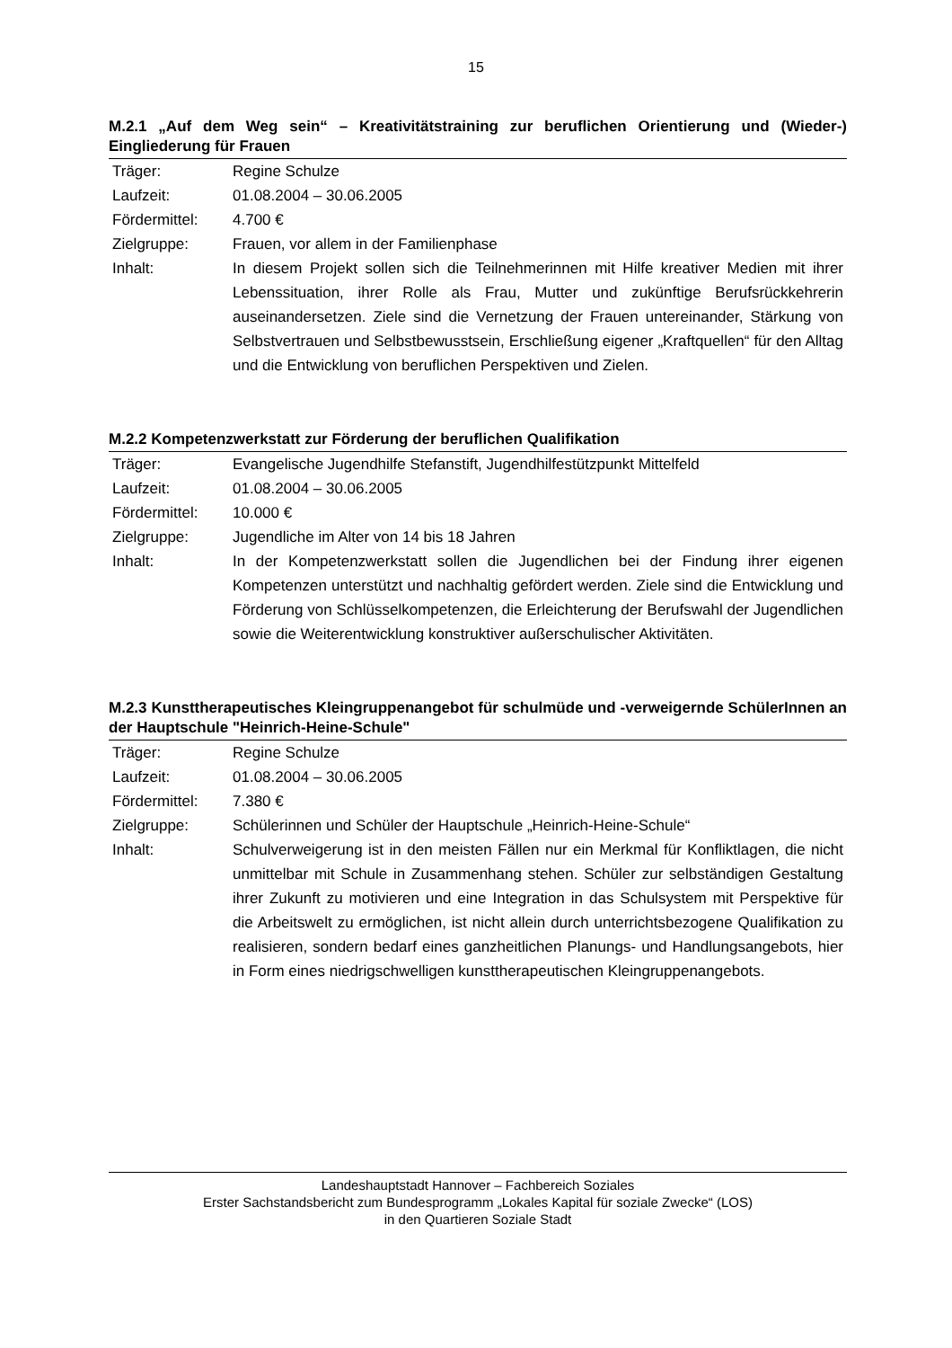15
M.2.1 „Auf dem Weg sein“ – Kreativitätstraining zur beruflichen Orientierung und (Wieder-) Eingliederung für Frauen
| Träger: | Regine Schulze |
| Laufzeit: | 01.08.2004 – 30.06.2005 |
| Fördermittel: | 4.700 € |
| Zielgruppe: | Frauen, vor allem in der Familienphase |
| Inhalt: | In diesem Projekt sollen sich die Teilnehmerinnen mit Hilfe kreativer Medien mit ihrer Lebenssituation, ihrer Rolle als Frau, Mutter und zukünftige Berufsrückkehrerin auseinandersetzen. Ziele sind die Vernetzung der Frauen untereinander, Stärkung von Selbstvertrauen und Selbstbewusstsein, Erschließung eigener „Kraftquellen“ für den Alltag und die Entwicklung von beruflichen Perspektiven und Zielen. |
M.2.2 Kompetenzwerkstatt zur Förderung der beruflichen Qualifikation
| Träger: | Evangelische Jugendhilfe Stefanstift, Jugendhilfestützpunkt Mittelfeld |
| Laufzeit: | 01.08.2004 – 30.06.2005 |
| Fördermittel: | 10.000 € |
| Zielgruppe: | Jugendliche im Alter von 14 bis 18 Jahren |
| Inhalt: | In der Kompetenzwerkstatt sollen die Jugendlichen bei der Findung ihrer eigenen Kompetenzen unterstützt und nachhaltig gefördert werden. Ziele sind die Entwicklung und Förderung von Schlüsselkompetenzen, die Erleichterung der Berufswahl der Jugendlichen sowie die Weiterentwicklung konstruktiver außerschulischer Aktivitäten. |
M.2.3 Kunsttherapeutisches Kleingruppenangebot für schulmüde und -verweigernde SchülerInnen an der Hauptschule "Heinrich-Heine-Schule"
| Träger: | Regine Schulze |
| Laufzeit: | 01.08.2004 – 30.06.2005 |
| Fördermittel: | 7.380 € |
| Zielgruppe: | Schülerinnen und Schüler der Hauptschule „Heinrich-Heine-Schule“ |
| Inhalt: | Schulverweigerung ist in den meisten Fällen nur ein Merkmal für Konfliktlagen, die nicht unmittelbar mit Schule in Zusammenhang stehen. Schüler zur selbständigen Gestaltung ihrer Zukunft zu motivieren und eine Integration in das Schulsystem mit Perspektive für die Arbeitswelt zu ermöglichen, ist nicht allein durch unterrichtsbezogene Qualifikation zu realisieren, sondern bedarf eines ganzheitlichen Planungs- und Handlungsangebots, hier in Form eines niedrigschwelligen kunsttherapeutischen Kleingruppenangebots. |
Landeshauptstadt Hannover – Fachbereich Soziales
Erster Sachstandsbericht zum Bundesprogramm „Lokales Kapital für soziale Zwecke“ (LOS)
in den Quartieren Soziale Stadt